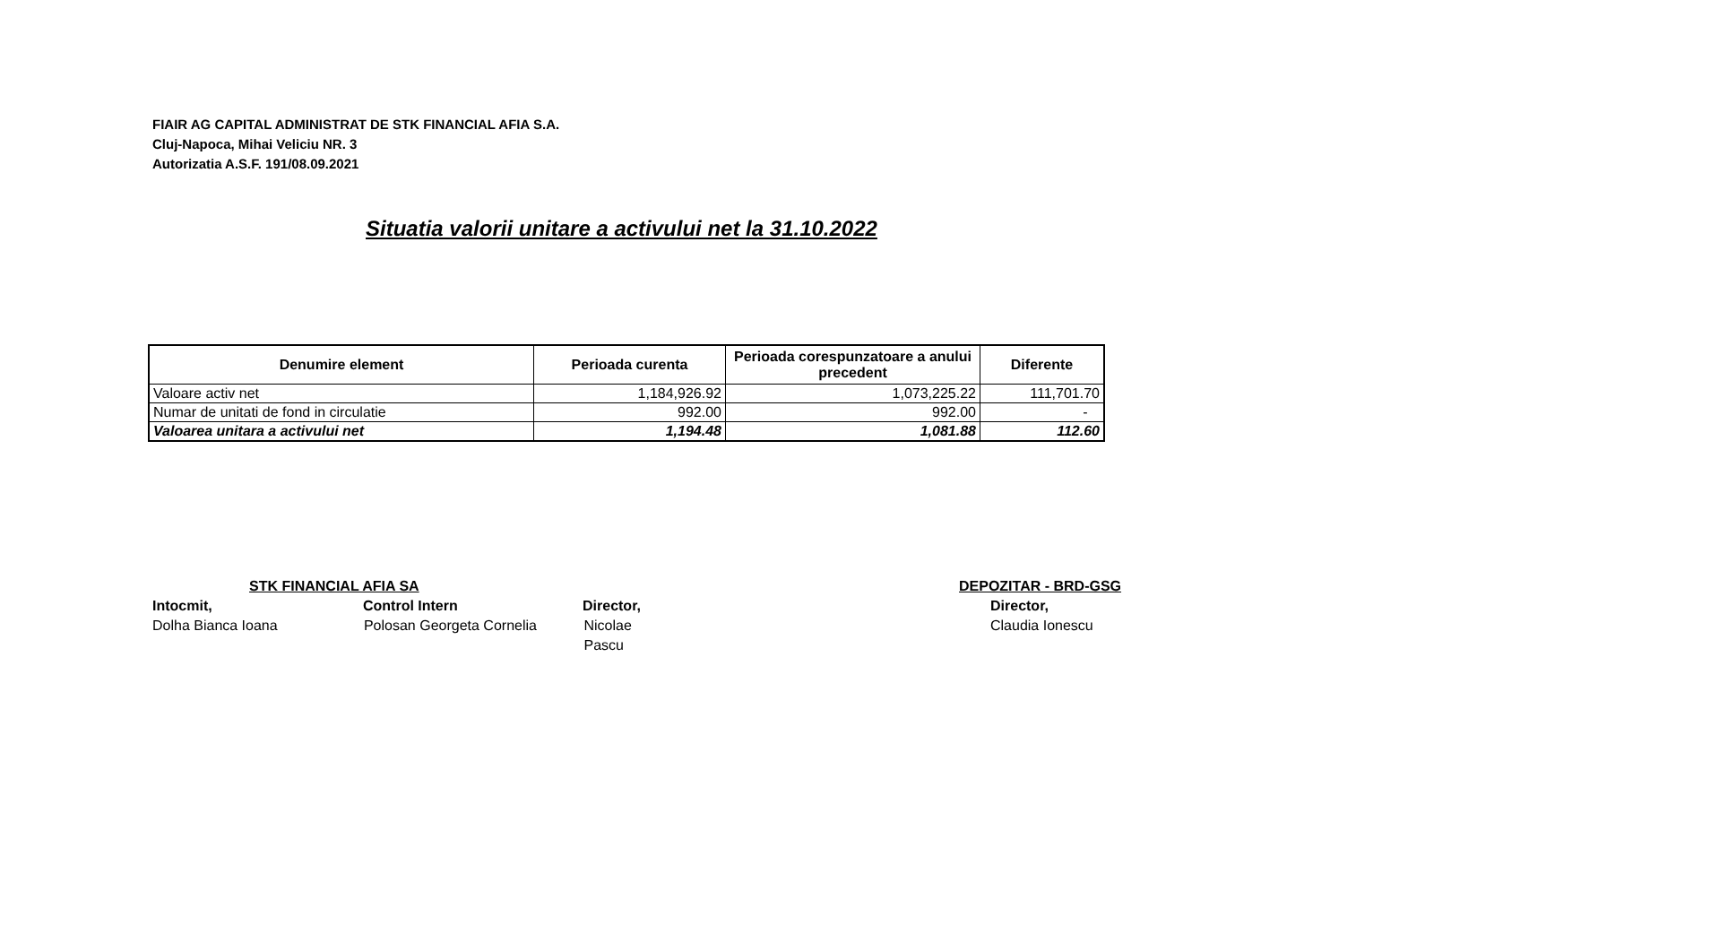FIAIR AG CAPITAL ADMINISTRAT DE STK FINANCIAL AFIA S.A.
Cluj-Napoca, Mihai Veliciu NR. 3
Autorizatia A.S.F. 191/08.09.2021
Situatia valorii unitare a activului net la 31.10.2022
| Denumire element | Perioada curenta | Perioada corespunzatoare a anului precedent | Diferente |
| --- | --- | --- | --- |
| Valoare activ net | 1,184,926.92 | 1,073,225.22 | 111,701.70 |
| Numar de unitati de fond in circulatie | 992.00 | 992.00 | - |
| Valoarea unitara a activului net | 1,194.48 | 1,081.88 | 112.60 |
STK FINANCIAL AFIA SA
Intocmit, Control Intern Director,
Dolha Bianca Ioana Polosan Georgeta Cornelia Nicolae Pascu
DEPOZITAR - BRD-GSG
Director,
Claudia Ionescu